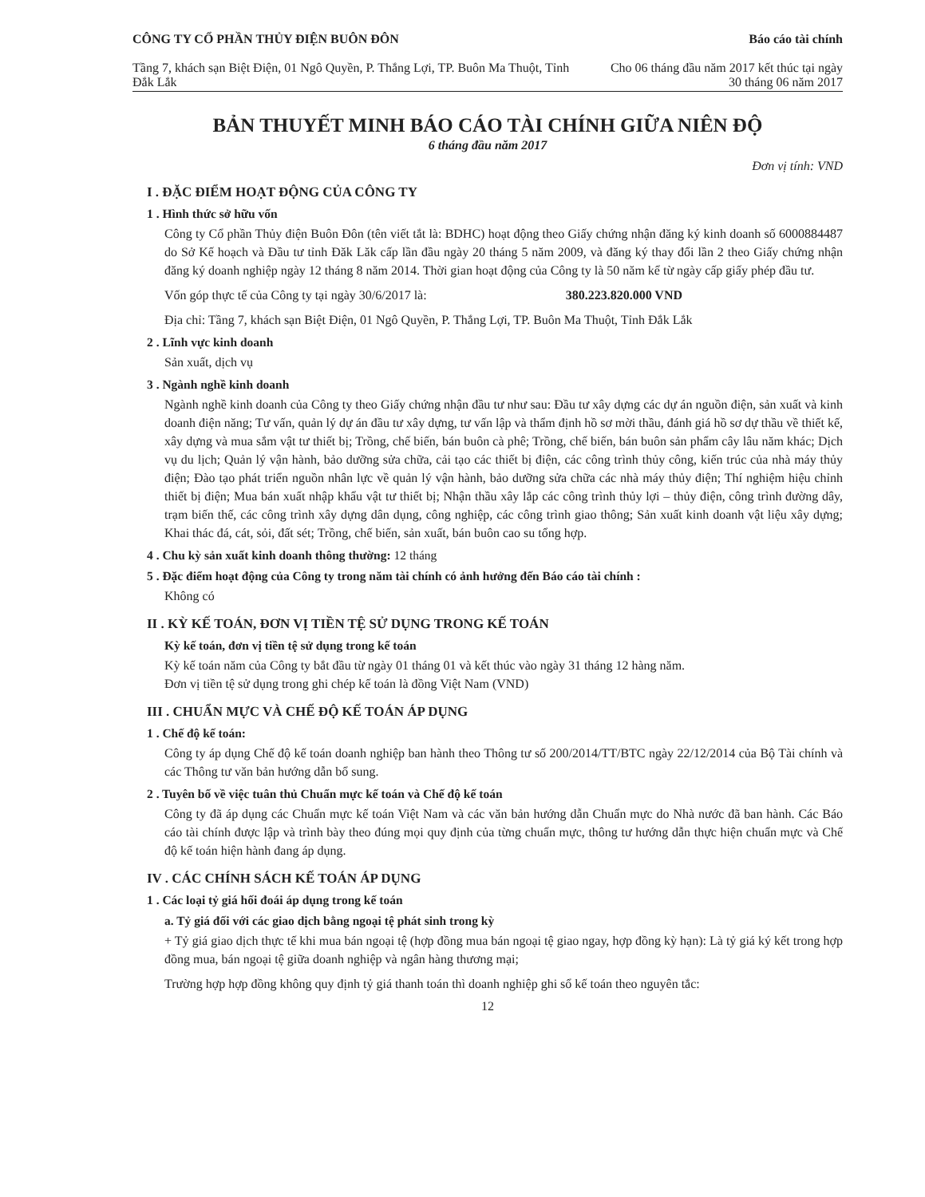CÔNG TY CỔ PHẦN THỦY ĐIỆN BUÔN ĐÔN
Tầng 7, khách sạn Biệt Điện, 01 Ngô Quyền, P. Thắng Lợi, TP. Buôn Ma Thuột, Tỉnh Đắk Lắk
Báo cáo tài chính
Cho 06 tháng đầu năm 2017 kết thúc tại ngày 30 tháng 06 năm 2017
BẢN THUYẾT MINH BÁO CÁO TÀI CHÍNH GIỮA NIÊN ĐỘ
6 tháng đầu năm 2017
Đơn vị tính: VND
I . ĐẶC ĐIỂM HOẠT ĐỘNG CỦA CÔNG TY
1 . Hình thức sở hữu vốn
Công ty Cổ phần Thủy điện Buôn Đôn (tên viết tắt là: BDHC) hoạt động theo Giấy chứng nhận đăng ký kinh doanh số 6000884487 do Sở Kế hoạch và Đầu tư tỉnh Đăk Lăk cấp lần đầu ngày 20 tháng 5 năm 2009, và đăng ký thay đổi lần 2 theo Giấy chứng nhận đăng ký doanh nghiệp ngày 12 tháng 8 năm 2014. Thời gian hoạt động của Công ty là 50 năm kể từ ngày cấp giấy phép đầu tư.
Vốn góp thực tế của Công ty tại ngày 30/6/2017 là: 380.223.820.000 VND
Địa chỉ: Tầng 7, khách sạn Biệt Điện, 01 Ngô Quyền, P. Thắng Lợi, TP. Buôn Ma Thuột, Tỉnh Đắk Lắk
2 . Lĩnh vực kinh doanh
Sản xuất, dịch vụ
3 . Ngành nghề kinh doanh
Ngành nghề kinh doanh của Công ty theo Giấy chứng nhận đầu tư như sau: Đầu tư xây dựng các dự án nguồn điện, sản xuất và kinh doanh điện năng; Tư vấn, quản lý dự án đầu tư xây dựng, tư vấn lập và thẩm định hồ sơ mời thầu, đánh giá hồ sơ dự thầu về thiết kế, xây dựng và mua sắm vật tư thiết bị; Trồng, chế biến, bán buôn cà phê; Trồng, chế biến, bán buôn sản phẩm cây lâu năm khác; Dịch vụ du lịch; Quản lý vận hành, bảo dưỡng sửa chữa, cải tạo các thiết bị điện, các công trình thủy công, kiến trúc của nhà máy thủy điện; Đào tạo phát triển nguồn nhân lực về quản lý vận hành, bảo dưỡng sửa chữa các nhà máy thủy điện; Thí nghiệm hiệu chỉnh thiết bị điện; Mua bán xuất nhập khẩu vật tư thiết bị; Nhận thầu xây lắp các công trình thủy lợi – thủy điện, công trình đường dây, trạm biến thế, các công trình xây dựng dân dụng, công nghiệp, các công trình giao thông; Sản xuất kinh doanh vật liệu xây dựng; Khai thác đá, cát, sỏi, đất sét; Trồng, chế biến, sản xuất, bán buôn cao su tổng hợp.
4 . Chu kỳ sản xuất kinh doanh thông thường: 12 tháng
5 . Đặc điểm hoạt động của Công ty trong năm tài chính có ảnh hưởng đến Báo cáo tài chính :
Không có
II . KỲ KẾ TOÁN, ĐƠN VỊ TIỀN TỆ SỬ DỤNG TRONG KẾ TOÁN
Kỳ kế toán, đơn vị tiền tệ sử dụng trong kế toán
Kỳ kế toán năm của Công ty bắt đầu từ ngày 01 tháng 01 và kết thúc vào ngày 31 tháng 12 hàng năm.
Đơn vị tiền tệ sử dụng trong ghi chép kế toán là đồng Việt Nam (VND)
III . CHUẨN MỰC VÀ CHẾ ĐỘ KẾ TOÁN ÁP DỤNG
1 . Chế độ kế toán:
Công ty áp dụng Chế độ kế toán doanh nghiệp ban hành theo Thông tư số 200/2014/TT/BTC ngày 22/12/2014 của Bộ Tài chính và các Thông tư văn bản hướng dẫn bổ sung.
2 . Tuyên bố về việc tuân thủ Chuẩn mực kế toán và Chế độ kế toán
Công ty đã áp dụng các Chuẩn mực kế toán Việt Nam và các văn bản hướng dẫn Chuẩn mực do Nhà nước đã ban hành. Các Báo cáo tài chính được lập và trình bày theo đúng mọi quy định của từng chuẩn mực, thông tư hướng dẫn thực hiện chuẩn mực và Chế độ kế toán hiện hành đang áp dụng.
IV . CÁC CHÍNH SÁCH KẾ TOÁN ÁP DỤNG
1 . Các loại tỷ giá hối đoái áp dụng trong kế toán
a. Tỷ giá đối với các giao dịch bằng ngoại tệ phát sinh trong kỳ
+ Tỷ giá giao dịch thực tế khi mua bán ngoại tệ (hợp đồng mua bán ngoại tệ giao ngay, hợp đồng kỳ hạn): Là tỷ giá ký kết trong hợp đồng mua, bán ngoại tệ giữa doanh nghiệp và ngân hàng thương mại;
Trường hợp hợp đồng không quy định tỷ giá thanh toán thì doanh nghiệp ghi sổ kế toán theo nguyên tắc:
12